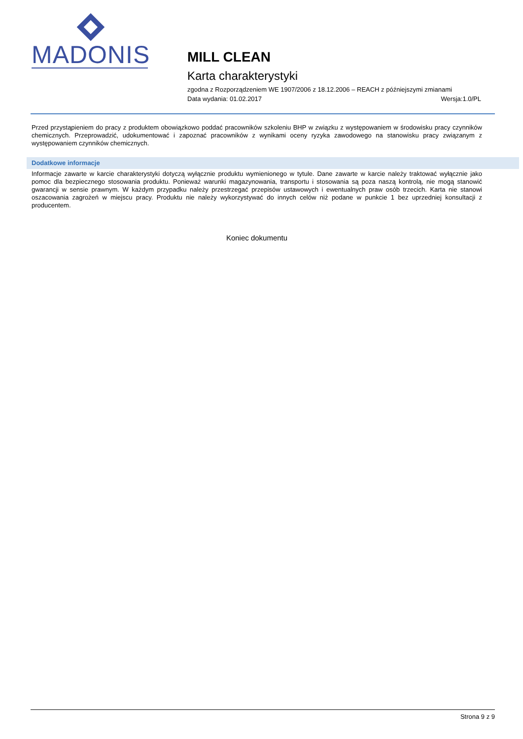MADONIS
MILL CLEAN
Karta charakterystyki
zgodna z Rozporządzeniem WE 1907/2006 z 18.12.2006 – REACH z późniejszymi zmianami
Data wydania: 01.02.2017 Wersja:1.0/PL
Przed przystąpieniem do pracy z produktem obowiązkowo poddać pracowników szkoleniu BHP w związku z występowaniem w środowisku pracy czynników chemicznych. Przeprowadzić, udokumentować i zapoznać pracowników z wynikami oceny ryzyka zawodowego na stanowisku pracy związanym z występowaniem czynników chemicznych.
Dodatkowe informacje
Informacje zawarte w karcie charakterystyki dotyczą wyłącznie produktu wymienionego w tytule. Dane zawarte w karcie należy traktować wyłącznie jako pomoc dla bezpiecznego stosowania produktu. Ponieważ warunki magazynowania, transportu i stosowania są poza naszą kontrolą, nie mogą stanowić gwarancji w sensie prawnym. W każdym przypadku należy przestrzegać przepisów ustawowych i ewentualnych praw osób trzecich. Karta nie stanowi oszacowania zagrożeń w miejscu pracy. Produktu nie należy wykorzystywać do innych celów niż podane w punkcie 1 bez uprzedniej konsultacji z producentem.
Koniec dokumentu
Strona 9 z 9